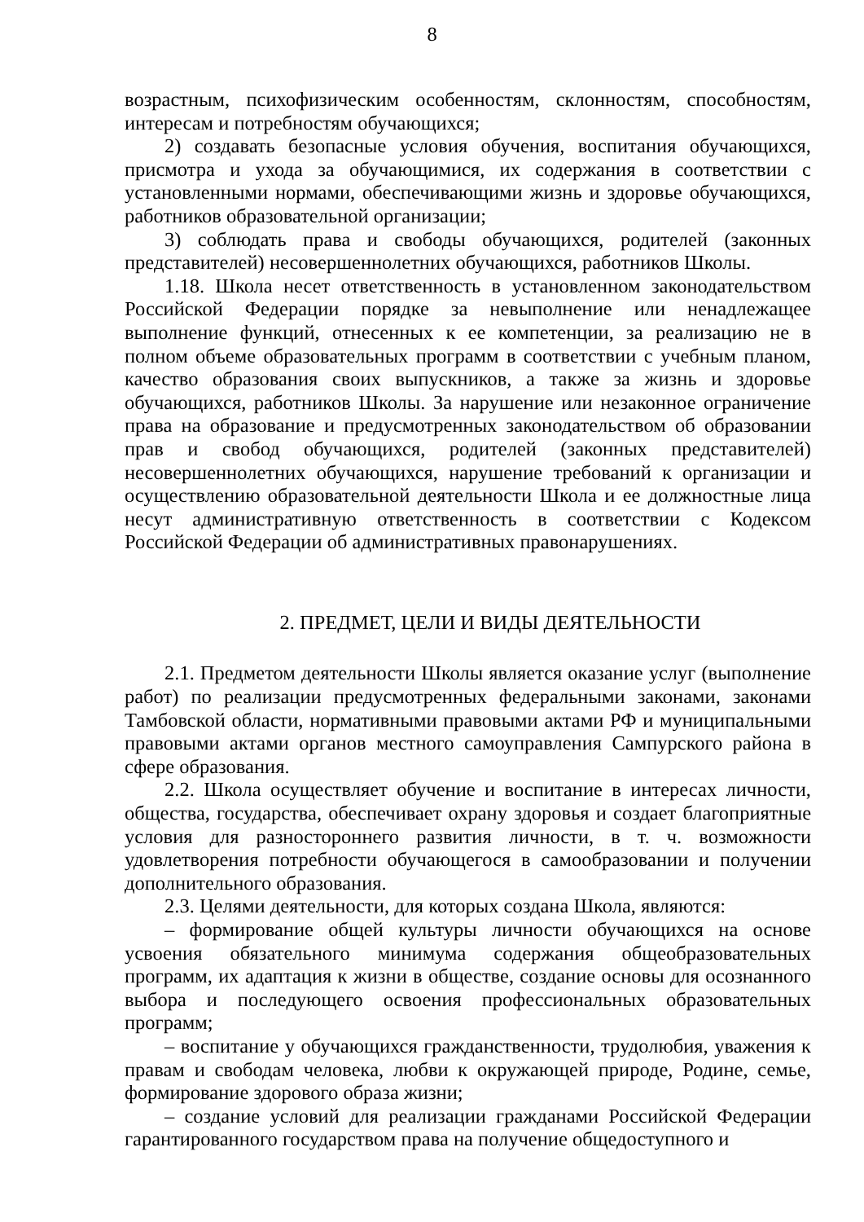8
возрастным, психофизическим особенностям, склонностям, способностям, интересам и потребностям обучающихся;
2) создавать безопасные условия обучения, воспитания обучающихся, присмотра и ухода за обучающимися, их содержания в соответствии с установленными нормами, обеспечивающими жизнь и здоровье обучающихся, работников образовательной организации;
3) соблюдать права и свободы обучающихся, родителей (законных представителей) несовершеннолетних обучающихся, работников Школы.
1.18. Школа несет ответственность в установленном законодательством Российской Федерации порядке за невыполнение или ненадлежащее выполнение функций, отнесенных к ее компетенции, за реализацию не в полном объеме образовательных программ в соответствии с учебным планом, качество образования своих выпускников, а также за жизнь и здоровье обучающихся, работников Школы. За нарушение или незаконное ограничение права на образование и предусмотренных законодательством об образовании прав и свобод обучающихся, родителей (законных представителей) несовершеннолетних обучающихся, нарушение требований к организации и осуществлению образовательной деятельности Школа и ее должностные лица несут административную ответственность в соответствии с Кодексом Российской Федерации об административных правонарушениях.
2. ПРЕДМЕТ, ЦЕЛИ И ВИДЫ ДЕЯТЕЛЬНОСТИ
2.1. Предметом деятельности Школы является оказание услуг (выполнение работ) по реализации предусмотренных федеральными законами, законами Тамбовской области, нормативными правовыми актами РФ и муниципальными правовыми актами органов местного самоуправления Сампурского района в сфере образования.
2.2. Школа осуществляет обучение и воспитание в интересах личности, общества, государства, обеспечивает охрану здоровья и создает благоприятные условия для разностороннего развития личности, в т. ч. возможности удовлетворения потребности обучающегося в самообразовании и получении дополнительного образования.
2.3. Целями деятельности, для которых создана Школа, являются:
– формирование общей культуры личности обучающихся на основе усвоения обязательного минимума содержания общеобразовательных программ, их адаптация к жизни в обществе, создание основы для осознанного выбора и последующего освоения профессиональных образовательных программ;
– воспитание у обучающихся гражданственности, трудолюбия, уважения к правам и свободам человека, любви к окружающей природе, Родине, семье, формирование здорового образа жизни;
– создание условий для реализации гражданами Российской Федерации гарантированного государством права на получение общедоступного и